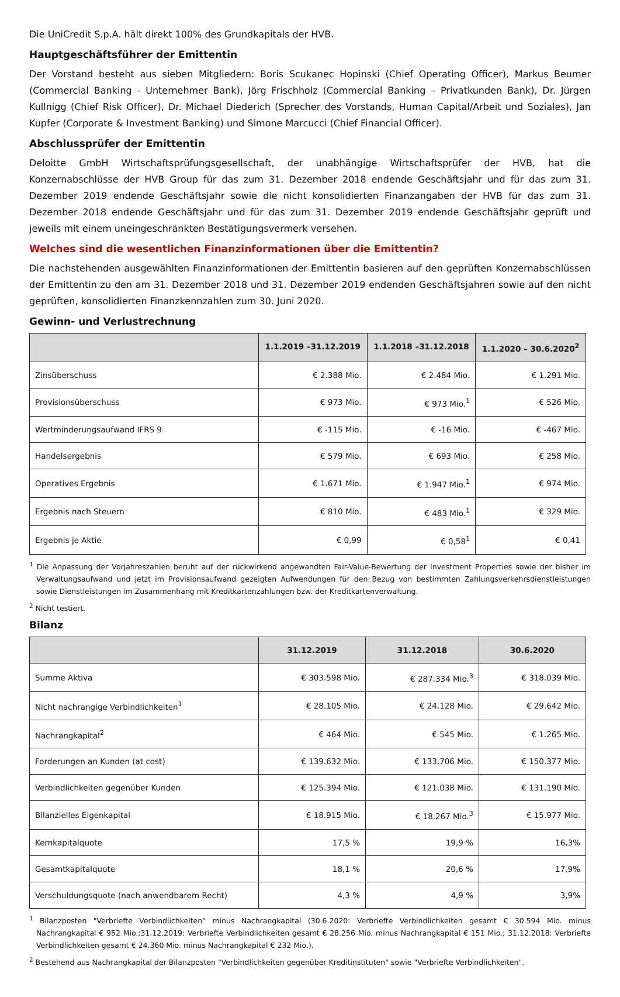Die UniCredit S.p.A. hält direkt 100% des Grundkapitals der HVB.
Hauptgeschäftsführer der Emittentin
Der Vorstand besteht aus sieben Mitgliedern: Boris Scukanec Hopinski (Chief Operating Officer), Markus Beumer (Commercial Banking - Unternehmer Bank), Jörg Frischholz (Commercial Banking – Privatkunden Bank), Dr. Jürgen Kullnigg (Chief Risk Officer), Dr. Michael Diederich (Sprecher des Vorstands, Human Capital/Arbeit und Soziales), Jan Kupfer (Corporate & Investment Banking) und Simone Marcucci (Chief Financial Officer).
Abschlussprüfer der Emittentin
Deloitte GmbH Wirtschaftsprüfungsgesellschaft, der unabhängige Wirtschaftsprüfer der HVB, hat die Konzernabschlüsse der HVB Group für das zum 31. Dezember 2018 endende Geschäftsjahr und für das zum 31. Dezember 2019 endende Geschäftsjahr sowie die nicht konsolidierten Finanzangaben der HVB für das zum 31. Dezember 2018 endende Geschäftsjahr und für das zum 31. Dezember 2019 endende Geschäftsjahr geprüft und jeweils mit einem uneingeschränkten Bestätigungsvermerk versehen.
Welches sind die wesentlichen Finanzinformationen über die Emittentin?
Die nachstehenden ausgewählten Finanzinformationen der Emittentin basieren auf den geprüften Konzernabschlüssen der Emittentin zu den am 31. Dezember 2018 und 31. Dezember 2019 endenden Geschäftsjahren sowie auf den nicht geprüften, konsolidierten Finanzkennzahlen zum 30. Juni 2020.
Gewinn- und Verlustrechnung
| | 1.1.2019 –31.12.2019 | 1.1.2018 –31.12.2018 | 1.1.2020 – 30.6.2020<sup>2</sup> |
| --- | --- | --- | --- |
| Zinsüberschuss | € 2.388 Mio. | € 2.484 Mio. | € 1.291 Mio. |
| Provisionsüberschuss | € 973 Mio. | € 973 Mio.<sup>1</sup> | € 526 Mio. |
| Wertminderungsaufwand IFRS 9 | € -115 Mio. | € -16 Mio. | € -467 Mio. |
| Handelsergebnis | € 579 Mio. | € 693 Mio. | € 258 Mio. |
| Operatives Ergebnis | € 1.671 Mio. | € 1.947 Mio.<sup>1</sup> | € 974 Mio. |
| Ergebnis nach Steuern | € 810 Mio. | € 483 Mio.<sup>1</sup> | € 329 Mio. |
| Ergebnis je Aktie | € 0,99 | € 0,58<sup>1</sup> | € 0,41 |
<sup>1</sup> Die Anpassung der Vorjahreszahlen beruht auf der rückwirkend angewandten Fair-Value-Bewertung der Investment Properties sowie der bisher im Verwaltungsaufwand und jetzt im Provisionsaufwand gezeigten Aufwendungen für den Bezug von bestimmten Zahlungsverkehrsdienstleistungen sowie Dienstleistungen im Zusammenhang mit Kreditkartenzahlungen bzw. der Kreditkartenverwaltung.
<sup>2</sup> Nicht testiert.
Bilanz
| | 31.12.2019 | 31.12.2018 | 30.6.2020 |
| --- | --- | --- | --- |
| Summe Aktiva | € 303.598 Mio. | € 287.334 Mio.<sup>3</sup> | € 318.039 Mio. |
| Nicht nachrangige Verbindlichkeiten<sup>1</sup> | € 28.105 Mio. | € 24.128 Mio. | € 29.642 Mio. |
| Nachrangkapital<sup>2</sup> | € 464 Mio. | € 545 Mio. | € 1.265 Mio. |
| Forderungen an Kunden (at cost) | € 139.632 Mio. | € 133.706 Mio. | € 150.377 Mio. |
| Verbindlichkeiten gegenüber Kunden | € 125.394 Mio. | € 121.038 Mio. | € 131.190 Mio. |
| Bilanzielles Eigenkapital | € 18.915 Mio. | € 18.267 Mio.<sup>3</sup> | € 15.977 Mio. |
| Kernkapitalquote | 17,5 % | 19,9 % | 16,3% |
| Gesamtkapitalquote | 18,1 % | 20,6 % | 17,9% |
| Verschuldungsquote (nach anwendbarem Recht) | 4,3 % | 4,9 % | 3,9% |
<sup>1</sup> Bilanzposten "Verbriefte Verbindlichkeiten" minus Nachrangkapital (30.6.2020: Verbriefte Verbindlichkeiten gesamt € 30.594 Mio. minus Nachrangkapital € 952 Mio.;31.12.2019: Verbriefte Verbindlichkeiten gesamt € 28.256 Mio. minus Nachrangkapital € 151 Mio.; 31.12.2018: Verbriefte Verbindlichkeiten gesamt € 24.360 Mio. minus Nachrangkapital € 232 Mio.).
<sup>2</sup> Bestehend aus Nachrangkapital der Bilanzposten "Verbindlichkeiten gegenüber Kreditinstituten" sowie "Verbriefte Verbindlichkeiten".